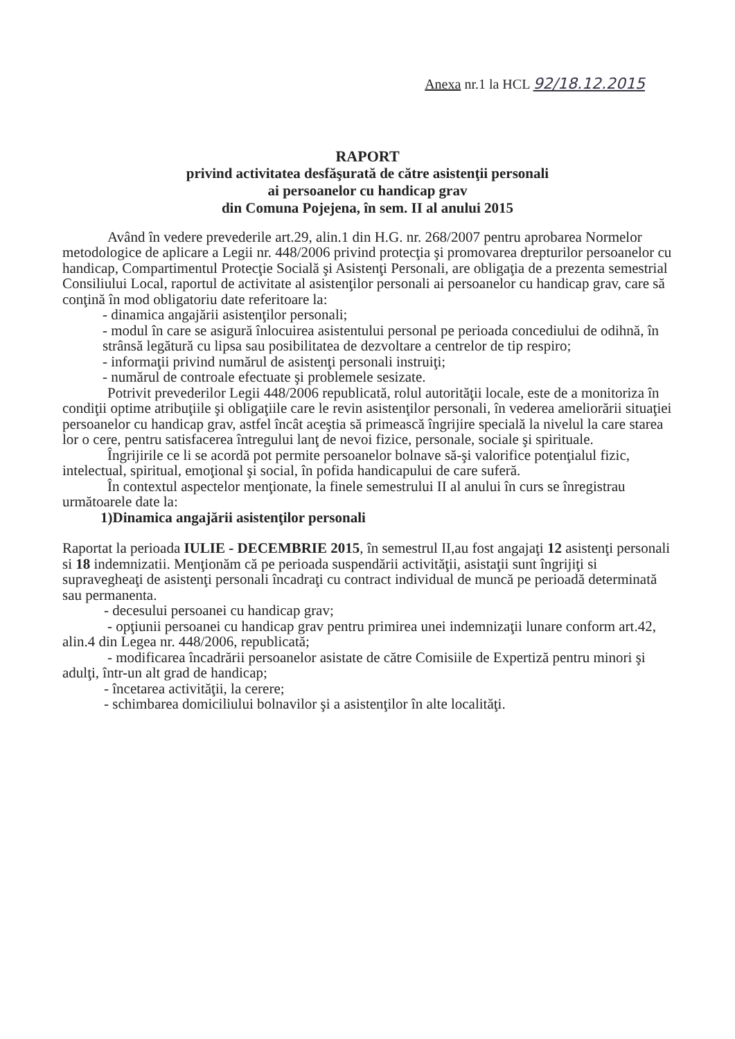Anexa nr.1 la HCL 92/18.12.2015
RAPORT
privind activitatea desfăşurată de către asistenţii personali
ai persoanelor cu handicap grav
din Comuna Pojejena, în sem. II al anului 2015
Având în vedere prevederile art.29, alin.1 din H.G. nr. 268/2007 pentru aprobarea Normelor metodologice de aplicare a Legii nr. 448/2006 privind protecţia şi promovarea drepturilor persoanelor cu handicap, Compartimentul Protecţie Socială şi Asistenţi Personali, are obligaţia de a prezenta semestrial Consiliului Local, raportul de activitate al asistenţilor personali ai persoanelor cu handicap grav, care să conţină în mod obligatoriu date referitoare la:
- dinamica angajării asistenţilor personali;
- modul în care se asigură înlocuirea asistentului personal pe perioada concediului de odihnă, în strânsă legătură cu lipsa sau posibilitatea de dezvoltare a centrelor de tip respiro;
- informaţii privind numărul de asistenţi personali instruiţi;
- numărul de controale efectuate şi problemele sesizate.
Potrivit prevederilor Legii 448/2006 republicată, rolul autorităţii locale, este de a monitoriza în condiţii optime atribuţiile şi obligaţiile care le revin asistenţilor personali, în vederea ameliorării situaţiei persoanelor cu handicap grav, astfel încât aceştia să primească îngrijire specială la nivelul la care starea lor o cere, pentru satisfacerea întregului lanţ de nevoi fizice, personale, sociale şi spirituale.
Îngrijirile ce li se acordă pot permite persoanelor bolnave să-şi valorifice potenţialul fizic, intelectual, spiritual, emoţional şi social, în pofida handicapului de care suferă.
În contextul aspectelor menţionate, la finele semestrului II al anului în curs se înregistrau următoarele date la:
1)Dinamica angajării asistenţilor personali
Raportat la perioada IULIE - DECEMBRIE 2015, în semestrul II,au fost angajaţi 12 asistenţi personali si 18 indemnizatii. Menţionăm că pe perioada suspendării activităţii, asistaţii sunt îngrijiţi si supravegheaţi de asistenţi personali încadraţi cu contract individual de muncă pe perioadă determinată sau permanenta.
- decesului persoanei cu handicap grav;
- opţiunii persoanei cu handicap grav pentru primirea unei indemnizaţii lunare conform art.42, alin.4 din Legea nr. 448/2006, republicată;
- modificarea încadrării persoanelor asistate de către Comisiile de Expertiză pentru minori şi adulţi, într-un alt grad de handicap;
- încetarea activităţii, la cerere;
- schimbarea domiciliului bolnavilor şi a asistenţilor în alte localităţi.